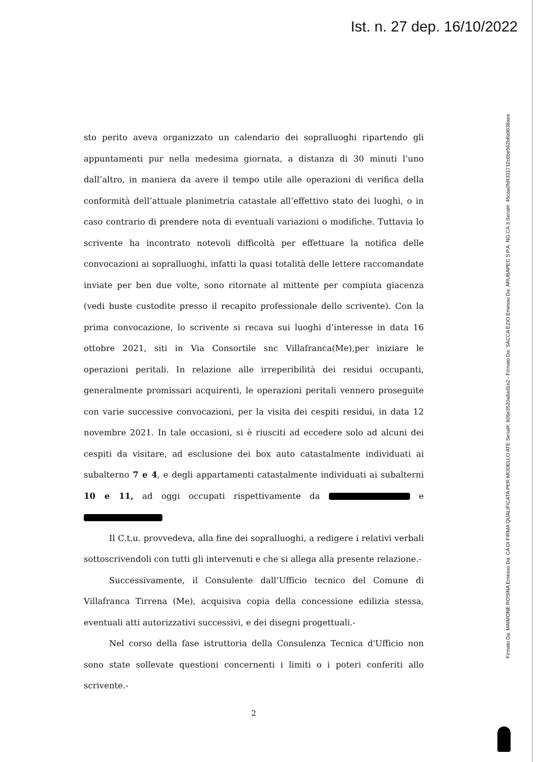Ist. n. 27 dep. 16/10/2022
sto perito aveva organizzato un calendario dei sopralluoghi ripartendo gli appuntamenti pur nella medesima giornata, a distanza di 30 minuti l’uno dall’altro, in maniera da avere il tempo utile alle operazioni di verifica della conformità dell’attuale planimetria catastale all’effettivo stato dei luoghi, o in caso contrario di prendere nota di eventuali variazioni o modifiche. Tuttavia lo scrivente ha incontrato notevoli difficoltà per effettuare la notifica delle convocazioni ai sopralluoghi, infatti la quasi totalità delle lettere raccomandate inviate per ben due volte, sono ritornate al mittente per compiuta giacenza (vedi buste custodite presso il recapito professionale dello scrivente). Con la prima convocazione, lo scrivente si recava sui luoghi d’interesse in data 16 ottobre 2021, siti in Via Consortile snc Villafranca(Me),per iniziare le operazioni peritali. In relazione alle irreperibilità dei residui occupanti, generalmente promissari acquirenti, le operazioni peritali vennero proseguite con varie successive convocazioni, per la visita dei cespiti residui, in data 12 novembre 2021. In tale occasioni, si è riusciti ad eccedere solo ad alcuni dei cespiti da visitare, ad esclusione dei box auto catastalmente individuati ai subalterno 7 e 4, e degli appartamenti catastalmente individuati ai subalterni 10 e 11, ad oggi occupati rispettivamente da e
Il C.t.u. provvedeva, alla fine dei sopralluoghi, a redigere i relativi verbali sottoscrivendoli con tutti gli intervenuti e che si allega alla presente relazione.-
Successivamente, il Consulente dall’Ufficio tecnico del Comune di Villafranca Tirrena (Me), acquisiva copia della concessione edilizia stessa, eventuali atti autorizzativi successivi, e dei disegni progettuali.-
Nel corso della fase istruttoria della Consulenza Tecnica d'Ufficio non sono state sollevate questioni concernenti i limiti o i poteri conferiti allo scrivente.-
Firmato Da: MAIMONE ROSINA Emesso Da: CA DI FIRMA QUALIFICATA PER MODELLO ATE Serial#: 805e3520a8ad1e2 - Firmato Da: SACCA EZIO Emesso Da: ARUBAPEC S.P.A. NG CA 3 Serial#: 45caa0fd4331712c6be562b8a9638aee
2